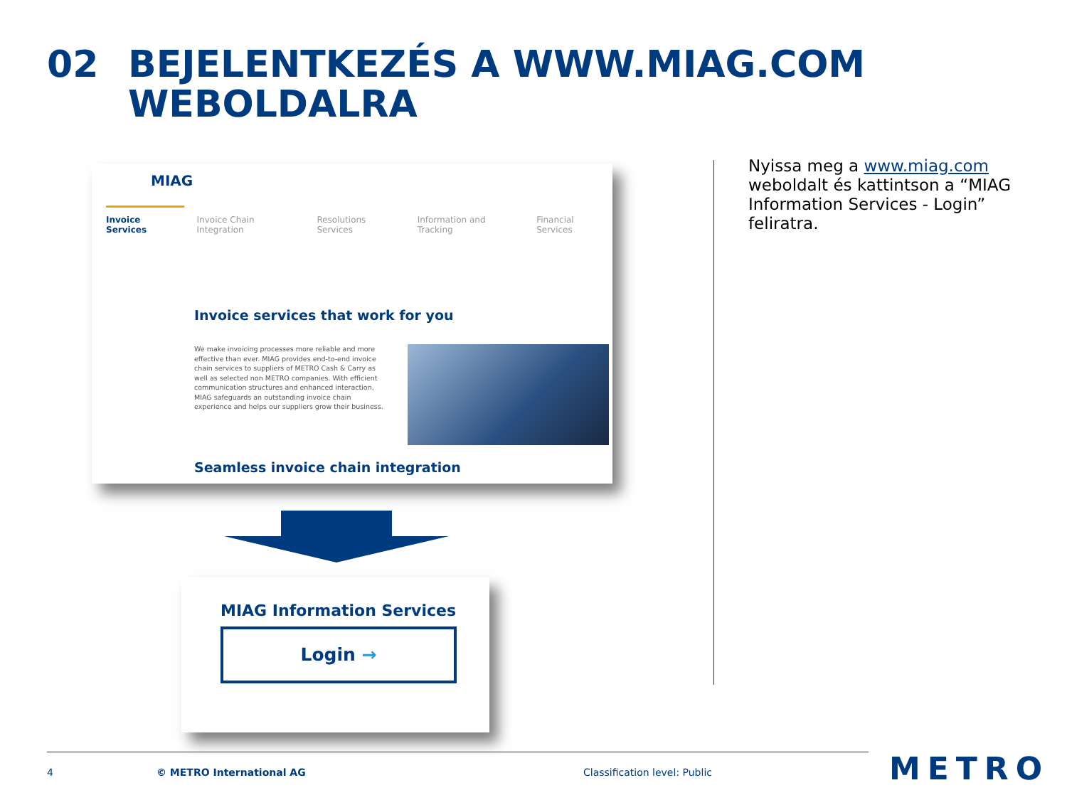02 BEJELENTKEZÉS A WWW.MIAG.COM
WEBOLDALRA
MIAG
Invoice Services Invoice Chain Integration Resolutions Services Information and Tracking Financial Services
Invoice services that work for you
We make invoicing processes more reliable and more effective than ever. MIAG provides end-to-end invoice chain services to suppliers of METRO Cash & Carry as well as selected non METRO companies. With efficient communication structures and enhanced interaction, MIAG safeguards an outstanding invoice chain experience and helps our suppliers grow their business.
Seamless invoice chain integration
MIAG Information Services
Login →
Nyissa meg a www.miag.com weboldalt és kattintson a “MIAG Information Services - Login” feliratra.
4 © METRO International AG Classification level: Public METRO